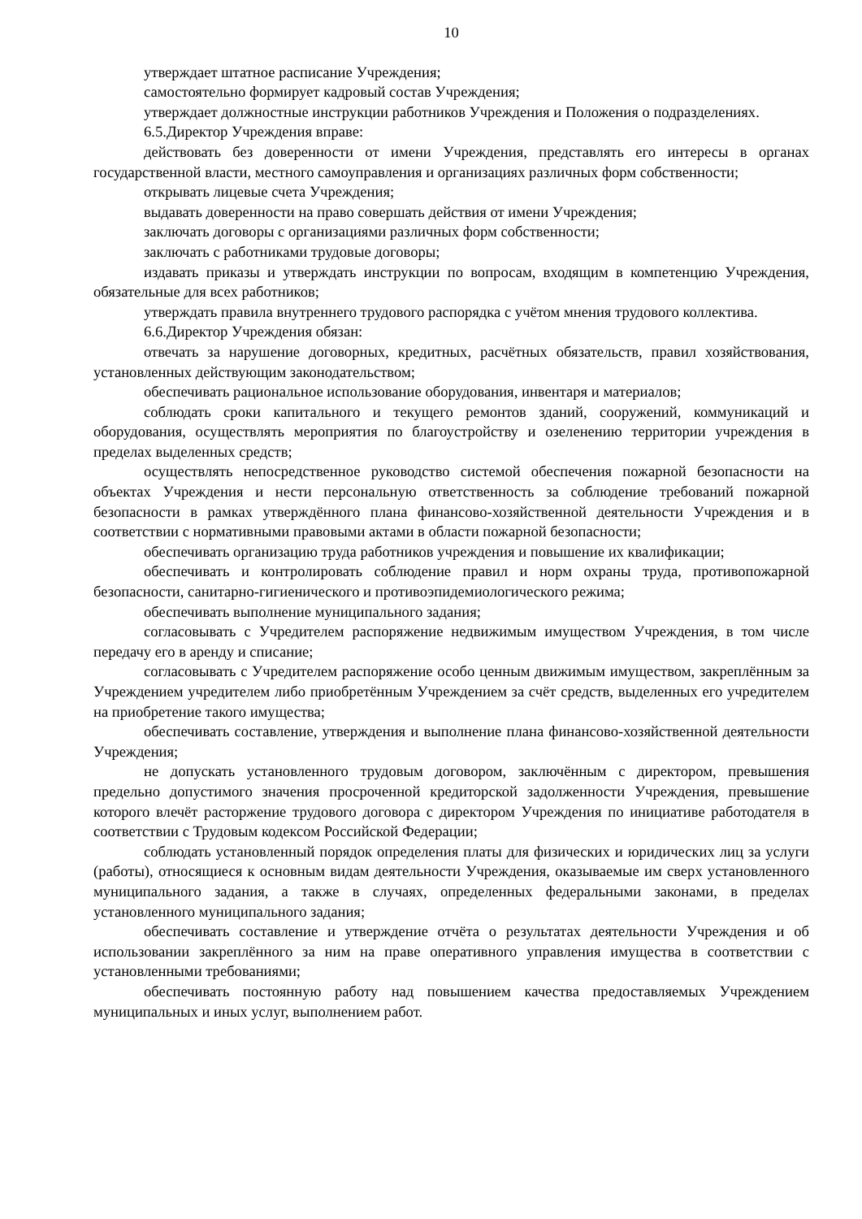10
утверждает штатное расписание Учреждения;
самостоятельно формирует кадровый состав Учреждения;
утверждает должностные инструкции работников Учреждения и Положения о подразделениях.
6.5.Директор Учреждения вправе:
действовать без доверенности от имени Учреждения, представлять его интересы в органах государственной власти, местного самоуправления и организациях различных форм собственности;
открывать лицевые счета Учреждения;
выдавать доверенности на право совершать действия от имени Учреждения;
заключать договоры с организациями различных форм собственности;
заключать с работниками трудовые договоры;
издавать приказы и утверждать инструкции по вопросам, входящим в компетенцию Учреждения, обязательные для всех работников;
утверждать правила внутреннего трудового распорядка с учётом мнения трудового коллектива.
6.6.Директор Учреждения обязан:
отвечать за нарушение договорных, кредитных, расчётных обязательств, правил хозяйствования, установленных действующим законодательством;
обеспечивать рациональное использование оборудования, инвентаря и материалов;
соблюдать сроки капитального и текущего ремонтов зданий, сооружений, коммуникаций и оборудования, осуществлять мероприятия по благоустройству и озеленению территории учреждения в пределах выделенных средств;
осуществлять непосредственное руководство системой обеспечения пожарной безопасности на объектах Учреждения и нести персональную ответственность за соблюдение требований пожарной безопасности в рамках утверждённого плана финансово-хозяйственной деятельности Учреждения и в соответствии с нормативными правовыми актами в области пожарной безопасности;
обеспечивать организацию труда работников учреждения и повышение их квалификации;
обеспечивать и контролировать соблюдение правил и норм охраны труда, противопожарной безопасности, санитарно-гигиенического и противоэпидемиологического режима;
обеспечивать выполнение муниципального задания;
согласовывать с Учредителем распоряжение недвижимым имуществом Учреждения, в том числе передачу его в аренду и списание;
согласовывать с Учредителем распоряжение особо ценным движимым имуществом, закреплённым за Учреждением учредителем либо приобретённым Учреждением за счёт средств, выделенных его учредителем на приобретение такого имущества;
обеспечивать составление, утверждения и выполнение плана финансово-хозяйственной деятельности Учреждения;
не допускать установленного трудовым договором, заключённым с директором, превышения предельно допустимого значения просроченной кредиторской задолженности Учреждения, превышение которого влечёт расторжение трудового договора с директором Учреждения по инициативе работодателя в соответствии с Трудовым кодексом Российской Федерации;
соблюдать установленный порядок определения платы для физических и юридических лиц за услуги (работы), относящиеся к основным видам деятельности Учреждения, оказываемые им сверх установленного муниципального задания, а также в случаях, определенных федеральными законами, в пределах установленного муниципального задания;
обеспечивать составление и утверждение отчёта о результатах деятельности Учреждения и об использовании закреплённого за ним на праве оперативного управления имущества в соответствии с установленными требованиями;
обеспечивать постоянную работу над повышением качества предоставляемых Учреждением муниципальных и иных услуг, выполнением работ.